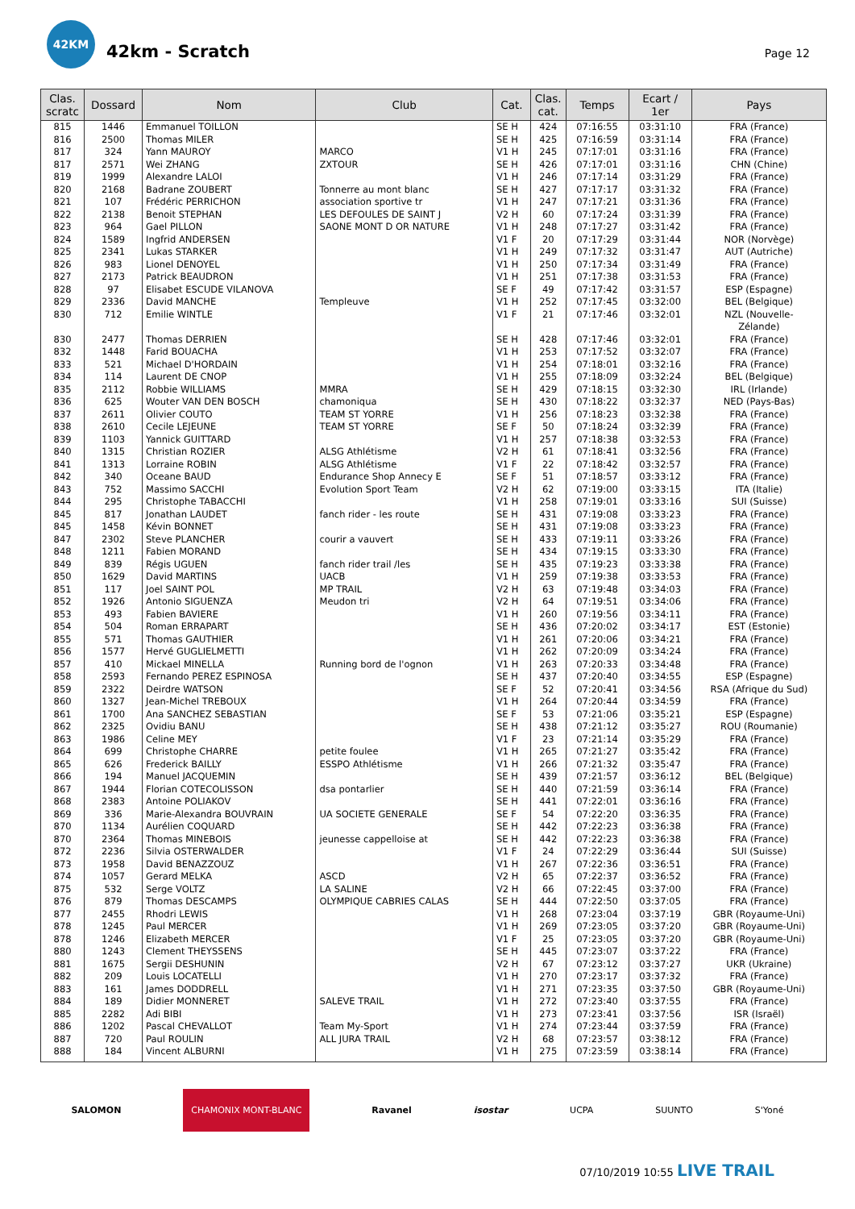42KM
42km - Scratch
Page 12
| Clas. scratc | Dossard | Nom | Club | Cat. | Clas. cat. | Temps | Ecart / 1er | Pays |
| --- | --- | --- | --- | --- | --- | --- | --- | --- |
| 815 | 1446 | Emmanuel TOILLON | | SE H | 424 | 07:16:55 | 03:31:10 | FRA (France) |
| 816 | 2500 | Thomas MILER | | SE H | 425 | 07:16:59 | 03:31:14 | FRA (France) |
| 817 | 324 | Yann MAUROY | MARCO | V1 H | 245 | 07:17:01 | 03:31:16 | FRA (France) |
| 817 | 2571 | Wei ZHANG | ZXTOUR | SE H | 426 | 07:17:01 | 03:31:16 | CHN (Chine) |
| 819 | 1999 | Alexandre LALOI | | V1 H | 246 | 07:17:14 | 03:31:29 | FRA (France) |
| 820 | 2168 | Badrane ZOUBERT | Tonnerre au mont blanc | SE H | 427 | 07:17:17 | 03:31:32 | FRA (France) |
| 821 | 107 | Frédéric PERRICHON | association sportive tr | V1 H | 247 | 07:17:21 | 03:31:36 | FRA (France) |
| 822 | 2138 | Benoit STEPHAN | LES DEFOULES DE SAINT J | V2 H | 60 | 07:17:24 | 03:31:39 | FRA (France) |
| 823 | 964 | Gael PILLON | SAONE MONT D OR NATURE | V1 H | 248 | 07:17:27 | 03:31:42 | FRA (France) |
| 824 | 1589 | Ingfrid ANDERSEN | | V1 F | 20 | 07:17:29 | 03:31:44 | NOR (Norvège) |
| 825 | 2341 | Lukas STARKER | | V1 H | 249 | 07:17:32 | 03:31:47 | AUT (Autriche) |
| 826 | 983 | Lionel DENOYEL | | V1 H | 250 | 07:17:34 | 03:31:49 | FRA (France) |
| 827 | 2173 | Patrick BEAUDRON | | V1 H | 251 | 07:17:38 | 03:31:53 | FRA (France) |
| 828 | 97 | Elisabet ESCUDE VILANOVA | | SE F | 49 | 07:17:42 | 03:31:57 | ESP (Espagne) |
| 829 | 2336 | David MANCHE | Templeuve | V1 H | 252 | 07:17:45 | 03:32:00 | BEL (Belgique) |
| 830 | 712 | Emilie WINTLE | | V1 F | 21 | 07:17:46 | 03:32:01 | NZL (Nouvelle- Zélande) |
| 830 | 2477 | Thomas DERRIEN | | SE H | 428 | 07:17:46 | 03:32:01 | FRA (France) |
| 832 | 1448 | Farid BOUACHA | | V1 H | 253 | 07:17:52 | 03:32:07 | FRA (France) |
| 833 | 521 | Michael D'HORDAIN | | V1 H | 254 | 07:18:01 | 03:32:16 | FRA (France) |
| 834 | 114 | Laurent DE CNOP | | V1 H | 255 | 07:18:09 | 03:32:24 | BEL (Belgique) |
| 835 | 2112 | Robbie WILLIAMS | MMRA | SE H | 429 | 07:18:15 | 03:32:30 | IRL (Irlande) |
| 836 | 625 | Wouter VAN DEN BOSCH | chamoniqua | SE H | 430 | 07:18:22 | 03:32:37 | NED (Pays-Bas) |
| 837 | 2611 | Olivier COUTO | TEAM ST YORRE | V1 H | 256 | 07:18:23 | 03:32:38 | FRA (France) |
| 838 | 2610 | Cecile LEJEUNE | TEAM ST YORRE | SE F | 50 | 07:18:24 | 03:32:39 | FRA (France) |
| 839 | 1103 | Yannick GUITTARD | | V1 H | 257 | 07:18:38 | 03:32:53 | FRA (France) |
| 840 | 1315 | Christian ROZIER | ALSG Athlétisme | V2 H | 61 | 07:18:41 | 03:32:56 | FRA (France) |
| 841 | 1313 | Lorraine ROBIN | ALSG Athlétisme | V1 F | 22 | 07:18:42 | 03:32:57 | FRA (France) |
| 842 | 340 | Oceane BAUD | Endurance Shop Annecy E | SE F | 51 | 07:18:57 | 03:33:12 | FRA (France) |
| 843 | 752 | Massimo SACCHI | Evolution Sport Team | V2 H | 62 | 07:19:00 | 03:33:15 | ITA (Italie) |
| 844 | 295 | Christophe TABACCHI | | V1 H | 258 | 07:19:01 | 03:33:16 | SUI (Suisse) |
| 845 | 817 | Jonathan LAUDET | fanch rider - les route | SE H | 431 | 07:19:08 | 03:33:23 | FRA (France) |
| 845 | 1458 | Kévin BONNET | | SE H | 431 | 07:19:08 | 03:33:23 | FRA (France) |
| 847 | 2302 | Steve PLANCHER | courir a vauvert | SE H | 433 | 07:19:11 | 03:33:26 | FRA (France) |
| 848 | 1211 | Fabien MORAND | | SE H | 434 | 07:19:15 | 03:33:30 | FRA (France) |
| 849 | 839 | Régis UGUEN | fanch rider trail /les | SE H | 435 | 07:19:23 | 03:33:38 | FRA (France) |
| 850 | 1629 | David MARTINS | UACB | V1 H | 259 | 07:19:38 | 03:33:53 | FRA (France) |
| 851 | 117 | Joel SAINT POL | MP TRAIL | V2 H | 63 | 07:19:48 | 03:34:03 | FRA (France) |
| 852 | 1926 | Antonio SIGUENZA | Meudon tri | V2 H | 64 | 07:19:51 | 03:34:06 | FRA (France) |
| 853 | 493 | Fabien BAVIERE | | V1 H | 260 | 07:19:56 | 03:34:11 | FRA (France) |
| 854 | 504 | Roman ERRAPART | | SE H | 436 | 07:20:02 | 03:34:17 | EST (Estonie) |
| 855 | 571 | Thomas GAUTHIER | | V1 H | 261 | 07:20:06 | 03:34:21 | FRA (France) |
| 856 | 1577 | Hervé GUGLIELMETTI | | V1 H | 262 | 07:20:09 | 03:34:24 | FRA (France) |
| 857 | 410 | Mickael MINELLA | Running bord de l'ognon | V1 H | 263 | 07:20:33 | 03:34:48 | FRA (France) |
| 858 | 2593 | Fernando PEREZ ESPINOSA | | SE H | 437 | 07:20:40 | 03:34:55 | ESP (Espagne) |
| 859 | 2322 | Deirdre WATSON | | SE F | 52 | 07:20:41 | 03:34:56 | RSA (Afrique du Sud) |
| 860 | 1327 | Jean-Michel TREBOUX | | V1 H | 264 | 07:20:44 | 03:34:59 | FRA (France) |
| 861 | 1700 | Ana SANCHEZ SEBASTIAN | | SE F | 53 | 07:21:06 | 03:35:21 | ESP (Espagne) |
| 862 | 2325 | Ovidiu BANU | | SE H | 438 | 07:21:12 | 03:35:27 | ROU (Roumanie) |
| 863 | 1986 | Celine MEY | | V1 F | 23 | 07:21:14 | 03:35:29 | FRA (France) |
| 864 | 699 | Christophe CHARRE | petite foulee | V1 H | 265 | 07:21:27 | 03:35:42 | FRA (France) |
| 865 | 626 | Frederick BAILLY | ESSPO Athlétisme | V1 H | 266 | 07:21:32 | 03:35:47 | FRA (France) |
| 866 | 194 | Manuel JACQUEMIN | | SE H | 439 | 07:21:57 | 03:36:12 | BEL (Belgique) |
| 867 | 1944 | Florian COTECOLISSON | dsa pontarlier | SE H | 440 | 07:21:59 | 03:36:14 | FRA (France) |
| 868 | 2383 | Antoine POLIAKOV | | SE H | 441 | 07:22:01 | 03:36:16 | FRA (France) |
| 869 | 336 | Marie-Alexandra BOUVRAIN | UA SOCIETE GENERALE | SE F | 54 | 07:22:20 | 03:36:35 | FRA (France) |
| 870 | 1134 | Aurélien COQUARD | | SE H | 442 | 07:22:23 | 03:36:38 | FRA (France) |
| 870 | 2364 | Thomas MINEBOIS | jeunesse cappelloise at | SE H | 442 | 07:22:23 | 03:36:38 | FRA (France) |
| 872 | 2236 | Silvia OSTERWALDER | | V1 F | 24 | 07:22:29 | 03:36:44 | SUI (Suisse) |
| 873 | 1958 | David BENAZZOUZ | | V1 H | 267 | 07:22:36 | 03:36:51 | FRA (France) |
| 874 | 1057 | Gerard MELKA | ASCD | V2 H | 65 | 07:22:37 | 03:36:52 | FRA (France) |
| 875 | 532 | Serge VOLTZ | LA SALINE | V2 H | 66 | 07:22:45 | 03:37:00 | FRA (France) |
| 876 | 879 | Thomas DESCAMPS | OLYMPIQUE CABRIES CALAS | SE H | 444 | 07:22:50 | 03:37:05 | FRA (France) |
| 877 | 2455 | Rhodri LEWIS | | V1 H | 268 | 07:23:04 | 03:37:19 | GBR (Royaume-Uni) |
| 878 | 1245 | Paul MERCER | | V1 H | 269 | 07:23:05 | 03:37:20 | GBR (Royaume-Uni) |
| 878 | 1246 | Elizabeth MERCER | | V1 F | 25 | 07:23:05 | 03:37:20 | GBR (Royaume-Uni) |
| 880 | 1243 | Clement THEYSSENS | | SE H | 445 | 07:23:07 | 03:37:22 | FRA (France) |
| 881 | 1675 | Sergii DESHUNIN | | V2 H | 67 | 07:23:12 | 03:37:27 | UKR (Ukraine) |
| 882 | 209 | Louis LOCATELLI | | V1 H | 270 | 07:23:17 | 03:37:32 | FRA (France) |
| 883 | 161 | James DODDRELL | | V1 H | 271 | 07:23:35 | 03:37:50 | GBR (Royaume-Uni) |
| 884 | 189 | Didier MONNERET | SALEVE TRAIL | V1 H | 272 | 07:23:40 | 03:37:55 | FRA (France) |
| 885 | 2282 | Adi BIBI | | V1 H | 273 | 07:23:41 | 03:37:56 | ISR (Israël) |
| 886 | 1202 | Pascal CHEVALLOT | Team My-Sport | V1 H | 274 | 07:23:44 | 03:37:59 | FRA (France) |
| 887 | 720 | Paul ROULIN | ALL JURA TRAIL | V2 H | 68 | 07:23:57 | 03:38:12 | FRA (France) |
| 888 | 184 | Vincent ALBURNI | | V1 H | 275 | 07:23:59 | 03:38:14 | FRA (France) |
SALOMON CHAMONIX MONT-BLANC Ravanel isostar UCPA SUUNTO S'Yoné
07/10/2019 10:55 LIVE TRAIL